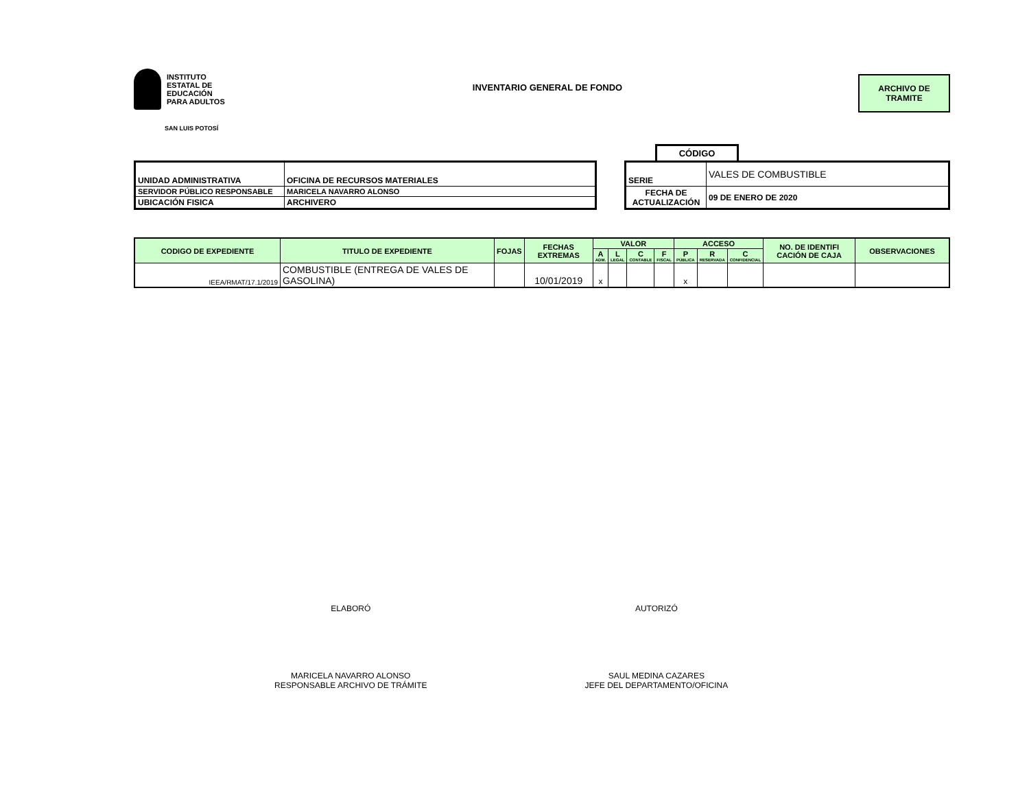INSTITUTO
ESTATAL DE
EDUCACIÓN
PARA ADULTOS
SAN LUIS POTOSÍ
INVENTARIO GENERAL DE FONDO ARCHIVO DE
TRAMITE
CÓDIGO
| UNIDAD ADMINISTRATIVA | OFICINA DE RECURSOS MATERIALES |
| SERVIDOR PÚBLICO RESPONSABLE | MARICELA NAVARRO ALONSO |
| UBICACIÓN FISICA | ARCHIVERO |
| SERIE | VALES DE COMBUSTIBLE |
| FECHA DE ACTUALIZACIÓN | 09 DE ENERO DE 2020 |
| CODIGO DE EXPEDIENTE | TITULO DE EXPEDIENTE | FOJAS | FECHAS EXTREMAS | VALOR | | | | ACCESO | | | NO. DE IDENTIFI CACIÓN DE CAJA | OBSERVACIONES |
| --- | --- | --- | --- | --- | --- | --- | --- | --- | --- | --- | --- | --- |
| | | | | A ADM. | L LEGAL | C CONTABLE | F FISCAL | P PÚBLICA | R RESERVADA | C CONFIDENCIAL | | |
| IEEA/RMAT/17.1/2019 | COMBUSTIBLE (ENTREGA DE VALES DE GASOLINA) | | 10/01/2019 | x | | | | x | | | | |
ELABORÓ
MARICELA NAVARRO ALONSO
RESPONSABLE ARCHIVO DE TRÁMITE
AUTORIZÓ
SAUL MEDINA CAZARES
JEFE DEL DEPARTAMENTO/OFICINA